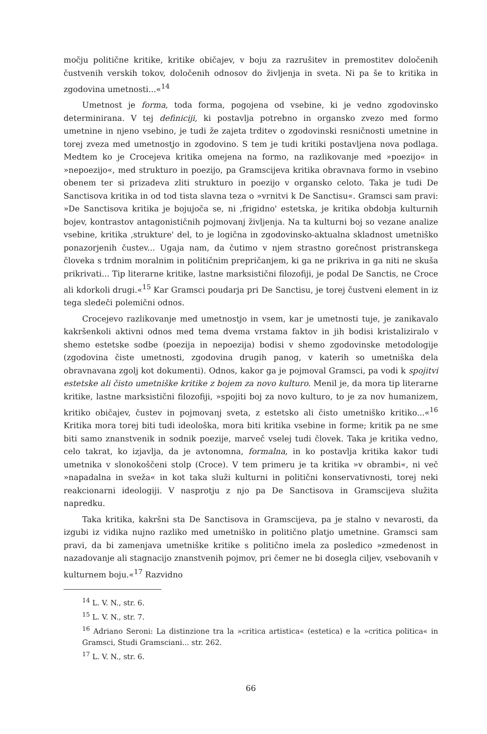močju politične kritike, kritike običajev, v boju za razrušitev in premostitev določenih čustvenih verskih tokov, določenih odnosov do življenja in sveta. Ni pa še to kritika in zgodovina umetnosti...«<sup>14</sup>
Umetnost je forma, toda forma, pogojena od vsebine, ki je vedno zgodovinsko determinirana. V tej definiciji, ki postavlja potrebno in organsko zvezo med formo umetnine in njeno vsebino, je tudi že zajeta trditev o zgodovinski resničnosti umetnine in torej zveza med umetnostjo in zgodovino. S tem je tudi kritiki postavljena nova podlaga. Medtem ko je Crocejeva kritika omejena na formo, na razlikovanje med »poezijo« in »nepoezijo«, med strukturo in poezijo, pa Gramscijeva kritika obravnava formo in vsebino obenem ter si prizadeva zliti strukturo in poezijo v organsko celoto. Taka je tudi De Sanctisova kritika in od tod tista slavna teza o »vrnitvi k De Sanctisu«. Gramsci sam pravi: »De Sanctisova kritika je bojujoča se, ni ,frigidno' estetska, je kritika obdobja kulturnih bojev, kontrastov antagonističnih pojmovanj življenja. Na ta kulturni boj so vezane analize vsebine, kritika ,strukture' del, to je logična in zgodovinsko-aktualna skladnost umetniško ponazorjenih čustev... Ugaja nam, da čutimo v njem strastno gorečnost pristranskega človeka s trdnim moralnim in političnim prepričanjem, ki ga ne prikriva in ga niti ne skuša prikrivati... Tip literarne kritike, lastne marksistični filozofiji, je podal De Sanctis, ne Croce ali kdorkoli drugi.«<sup>15</sup> Kar Gramsci poudarja pri De Sanctisu, je torej čustveni element in iz tega sledeči polemični odnos.
Crocejevo razlikovanje med umetnostjo in vsem, kar je umetnosti tuje, je zanikavalo kakršenkoli aktivni odnos med tema dvema vrstama faktov in jih bodisi kristaliziralo v shemo estetske sodbe (poezija in nepoezija) bodisi v shemo zgodovinske metodologije (zgodovina čiste umetnosti, zgodovina drugih panog, v katerih so umetniška dela obravnavana zgolj kot dokumenti). Odnos, kakor ga je pojmoval Gramsci, pa vodi k spojitvi estetske ali čisto umetniške kritike z bojem za novo kulturo. Menil je, da mora tip literarne kritike, lastne marksistični filozofiji, »spojiti boj za novo kulturo, to je za nov humanizem, kritiko običajev, čustev in pojmovanj sveta, z estetsko ali čisto umetniško kritiko...«<sup>16</sup> Kritika mora torej biti tudi ideološka, mora biti kritika vsebine in forme; kritik pa ne sme biti samo znanstvenik in sodnik poezije, marveč vselej tudi človek. Taka je kritika vedno, celo takrat, ko izjavlja, da je avtonomna, formalna, in ko postavlja kritika kakor tudi umetnika v slonokoščeni stolp (Croce). V tem primeru je ta kritika »v obrambi«, ni več »napadalna in sveža« in kot taka služi kulturni in politični konservativnosti, torej neki reakcionarni ideologiji. V nasprotju z njo pa De Sanctisova in Gramscijeva služita napredku.
Taka kritika, kakršni sta De Sanctisova in Gramscijeva, pa je stalno v nevarosti, da izgubi iz vidika nujno razliko med umetniško in politično platjo umetnine. Gramsci sam pravi, da bi zamenjava umetniške kritike s politično imela za posledico »zmedenost in nazadovanje ali stagnacijo znanstvenih pojmov, pri čemer ne bi dosegla ciljev, vsebovanih v kulturnem boju.«<sup>17</sup> Razvidno
<sup>14</sup> L. V. N., str. 6.
<sup>15</sup> L. V. N., str. 7.
<sup>16</sup> Adriano Seroni: La distinzione tra la »critica artistica« (estetica) e la »critica politica« in Gramsci, Studi Gramsciani... str. 262.
<sup>17</sup> L. V. N., str. 6.
66